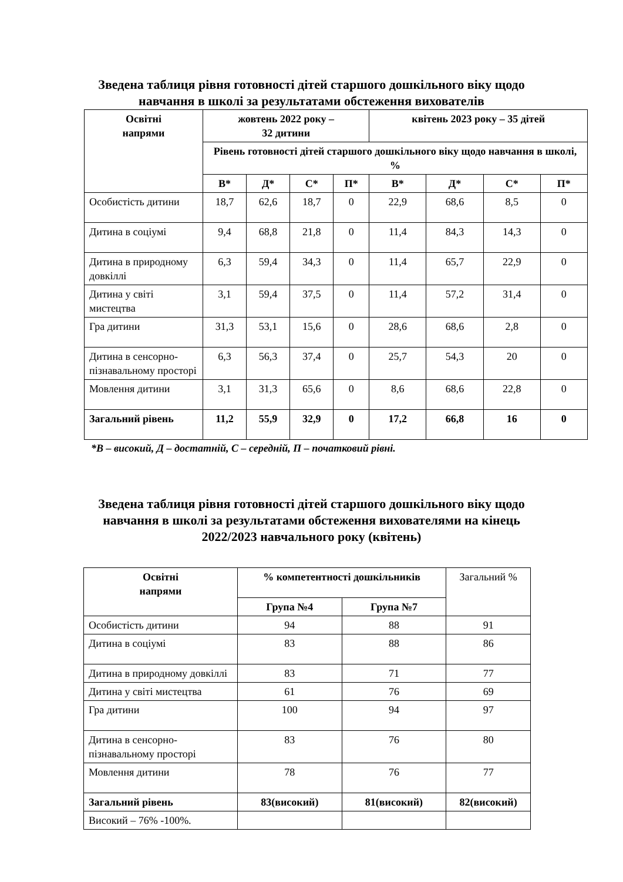Зведена таблиця рівня готовності дітей старшого дошкільного віку щодо
навчання в школі за результатами обстеження вихователів
| Освітні напрями | жовтень 2022 року – 32 дитини | | | | квітень 2023 року – 35 дітей | | | |
| --- | --- | --- | --- | --- | --- | --- | --- | --- |
| | Рівень готовності дітей старшого дошкільного віку щодо навчання в школі, % | | | | | | | |
| | В* | Д* | С* | П* | В* | Д* | С* | П* |
| Особистість дитини | 18,7 | 62,6 | 18,7 | 0 | 22,9 | 68,6 | 8,5 | 0 |
| Дитина в соціумі | 9,4 | 68,8 | 21,8 | 0 | 11,4 | 84,3 | 14,3 | 0 |
| Дитина в природному довкіллі | 6,3 | 59,4 | 34,3 | 0 | 11,4 | 65,7 | 22,9 | 0 |
| Дитина у світі мистецтва | 3,1 | 59,4 | 37,5 | 0 | 11,4 | 57,2 | 31,4 | 0 |
| Гра дитини | 31,3 | 53,1 | 15,6 | 0 | 28,6 | 68,6 | 2,8 | 0 |
| Дитина в сенсорно-пізнавальному просторі | 6,3 | 56,3 | 37,4 | 0 | 25,7 | 54,3 | 20 | 0 |
| Мовлення дитини | 3,1 | 31,3 | 65,6 | 0 | 8,6 | 68,6 | 22,8 | 0 |
| Загальний рівень | 11,2 | 55,9 | 32,9 | 0 | 17,2 | 66,8 | 16 | 0 |
*В – високий, Д – достатній, С – середній, П – початковий рівні.
Зведена таблиця рівня готовності дітей старшого дошкільного віку щодо
навчання в школі за результатами обстеження вихователями на кінець
2022/2023 навчального року (квітень)
| Освітні напрями | % компетентності дошкільників | | Загальний % |
| | Група №4 | Група №7 | |
| Особистість дитини | 94 | 88 | 91 |
| Дитина в соціумі | 83 | 88 | 86 |
| Дитина в природному довкіллі | 83 | 71 | 77 |
| Дитина у світі мистецтва | 61 | 76 | 69 |
| Гра дитини | 100 | 94 | 97 |
| Дитина в сенсорно-пізнавальному просторі | 83 | 76 | 80 |
| Мовлення дитини | 78 | 76 | 77 |
| Загальний рівень | 83(високий) | 81(високий) | 82(високий) |
| Високий – 76% -100%. | | | |